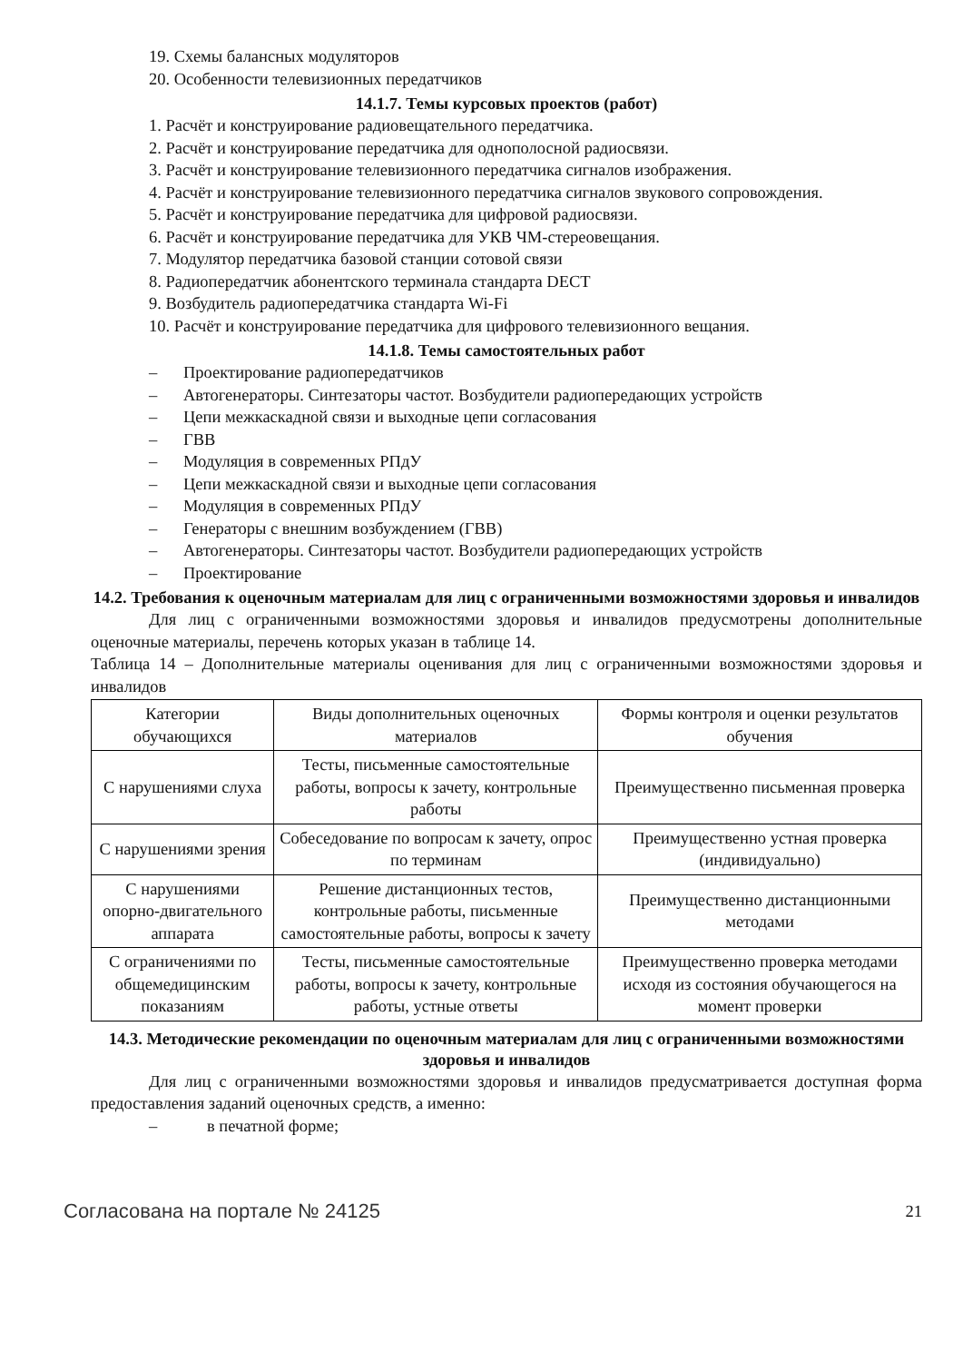19. Схемы балансных модуляторов
20. Особенности телевизионных передатчиков
14.1.7. Темы курсовых проектов (работ)
1. Расчёт и конструирование радиовещательного передатчика.
2. Расчёт и конструирование передатчика для однополосной радиосвязи.
3. Расчёт и конструирование телевизионного передатчика сигналов изображения.
4. Расчёт и конструирование телевизионного передатчика сигналов звукового сопровождения.
5. Расчёт и конструирование передатчика для цифровой радиосвязи.
6. Расчёт и конструирование передатчика для УКВ ЧМ-стереовещания.
7. Модулятор передатчика базовой станции сотовой связи
8. Радиопередатчик абонентского терминала стандарта DECT
9. Возбудитель радиопередатчика стандарта Wi-Fi
10. Расчёт и конструирование передатчика для цифрового телевизионного вещания.
14.1.8. Темы самостоятельных работ
– Проектирование радиопередатчиков
– Автогенераторы. Синтезаторы частот. Возбудители радиопередающих устройств
– Цепи межкаскадной связи и выходные цепи согласования
– ГВВ
– Модуляция в современных РПдУ
– Цепи межкаскадной связи и выходные цепи согласования
– Модуляция в современных РПдУ
– Генераторы с внешним возбуждением (ГВВ)
– Автогенераторы. Синтезаторы частот. Возбудители радиопередающих устройств
– Проектирование
14.2. Требования к оценочным материалам для лиц с ограниченными возможностями здоровья и инвалидов
Для лиц с ограниченными возможностями здоровья и инвалидов предусмотрены дополнительные оценочные материалы, перечень которых указан в таблице 14.
Таблица 14 – Дополнительные материалы оценивания для лиц с ограниченными возможностями здоровья и инвалидов
| Категории обучающихся | Виды дополнительных оценочных материалов | Формы контроля и оценки результатов обучения |
| С нарушениями слуха | Тесты, письменные самостоятельные работы, вопросы к зачету, контрольные работы | Преимущественно письменная проверка |
| С нарушениями зрения | Собеседование по вопросам к зачету, опрос по терминам | Преимущественно устная проверка (индивидуально) |
| С нарушениями опорно-двигательного аппарата | Решение дистанционных тестов, контрольные работы, письменные самостоятельные работы, вопросы к зачету | Преимущественно дистанционными методами |
| С ограничениями по общемедицинским показаниям | Тесты, письменные самостоятельные работы, вопросы к зачету, контрольные работы, устные ответы | Преимущественно проверка методами исходя из состояния обучающегося на момент проверки |
14.3. Методические рекомендации по оценочным материалам для лиц с ограниченными возможностями здоровья и инвалидов
Для лиц с ограниченными возможностями здоровья и инвалидов предусматривается доступная форма предоставления заданий оценочных средств, а именно:
– в печатной форме;
Согласована на портале № 24125 21